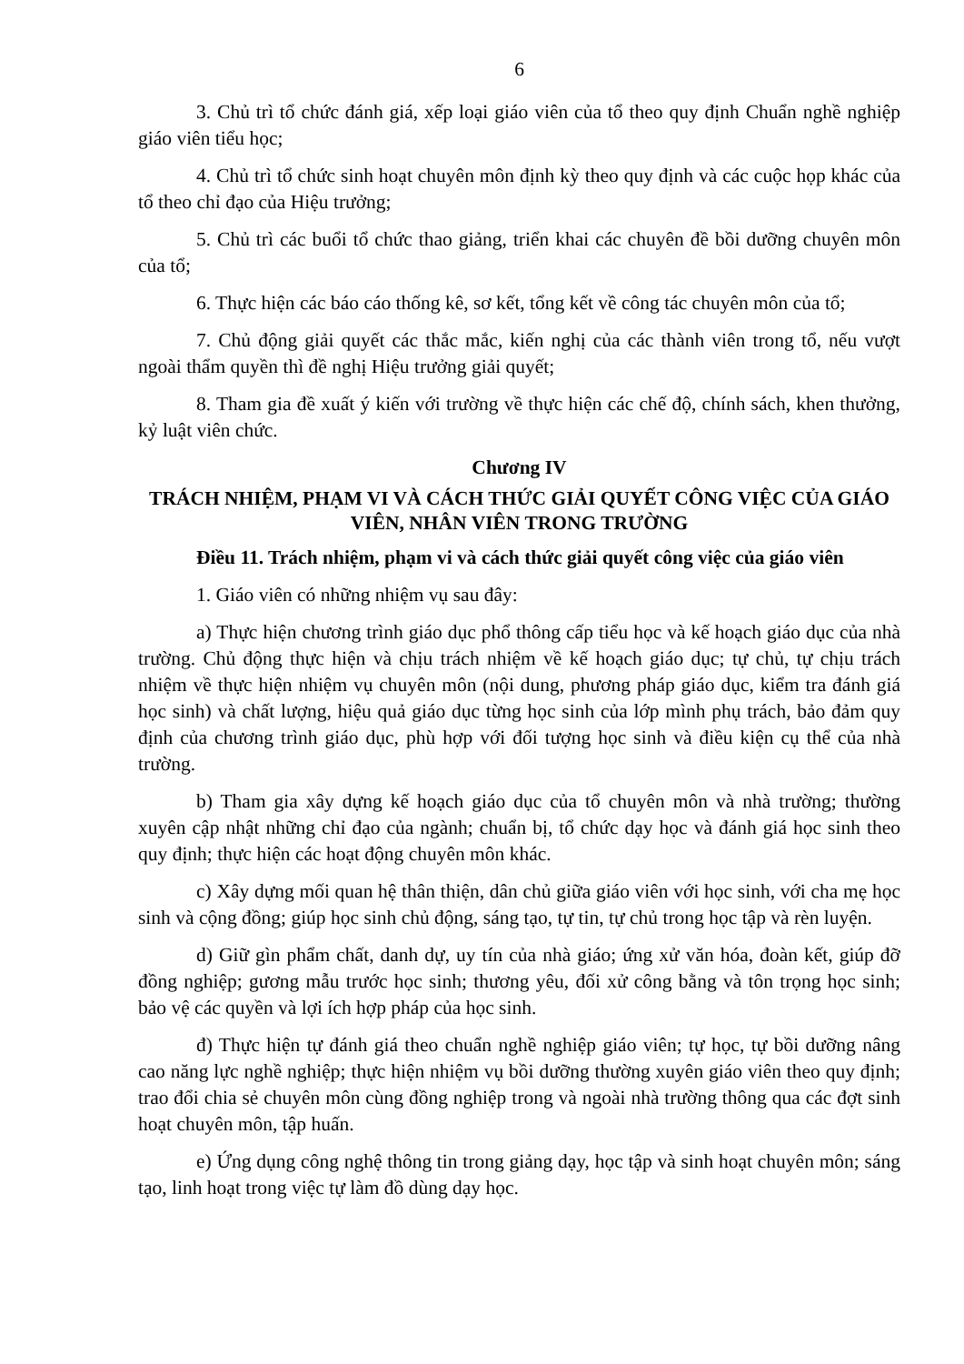6
3. Chủ trì tổ chức đánh giá, xếp loại giáo viên của tổ theo quy định Chuẩn nghề nghiệp giáo viên tiểu học;
4. Chủ trì tổ chức sinh hoạt chuyên môn định kỳ theo quy định và các cuộc họp khác của tổ theo chỉ đạo của Hiệu trưởng;
5. Chủ trì các buổi tổ chức thao giảng, triển khai các chuyên đề bồi dưỡng chuyên môn của tổ;
6. Thực hiện các báo cáo thống kê, sơ kết, tổng kết về công tác chuyên môn của tổ;
7. Chủ động giải quyết các thắc mắc, kiến nghị của các thành viên trong tổ, nếu vượt ngoài thẩm quyền thì đề nghị Hiệu trưởng giải quyết;
8. Tham gia đề xuất ý kiến với trường về thực hiện các chế độ, chính sách, khen thưởng, kỷ luật viên chức.
Chương IV
TRÁCH NHIỆM, PHẠM VI VÀ CÁCH THỨC GIẢI QUYẾT CÔNG VIỆC CỦA GIÁO VIÊN, NHÂN VIÊN TRONG TRƯỜNG
Điều 11. Trách nhiệm, phạm vi và cách thức giải quyết công việc của giáo viên
1. Giáo viên có những nhiệm vụ sau đây:
a) Thực hiện chương trình giáo dục phổ thông cấp tiểu học và kế hoạch giáo dục của nhà trường. Chủ động thực hiện và chịu trách nhiệm về kế hoạch giáo dục; tự chủ, tự chịu trách nhiệm về thực hiện nhiệm vụ chuyên môn (nội dung, phương pháp giáo dục, kiểm tra đánh giá học sinh) và chất lượng, hiệu quả giáo dục từng học sinh của lớp mình phụ trách, bảo đảm quy định của chương trình giáo dục, phù hợp với đối tượng học sinh và điều kiện cụ thể của nhà trường.
b) Tham gia xây dựng kế hoạch giáo dục của tổ chuyên môn và nhà trường; thường xuyên cập nhật những chỉ đạo của ngành; chuẩn bị, tổ chức dạy học và đánh giá học sinh theo quy định; thực hiện các hoạt động chuyên môn khác.
c) Xây dựng mối quan hệ thân thiện, dân chủ giữa giáo viên với học sinh, với cha mẹ học sinh và cộng đồng; giúp học sinh chủ động, sáng tạo, tự tin, tự chủ trong học tập và rèn luyện.
d) Giữ gìn phẩm chất, danh dự, uy tín của nhà giáo; ứng xử văn hóa, đoàn kết, giúp đỡ đồng nghiệp; gương mẫu trước học sinh; thương yêu, đối xử công bằng và tôn trọng học sinh; bảo vệ các quyền và lợi ích hợp pháp của học sinh.
đ) Thực hiện tự đánh giá theo chuẩn nghề nghiệp giáo viên; tự học, tự bồi dưỡng nâng cao năng lực nghề nghiệp; thực hiện nhiệm vụ bồi dưỡng thường xuyên giáo viên theo quy định; trao đổi chia sẻ chuyên môn cùng đồng nghiệp trong và ngoài nhà trường thông qua các đợt sinh hoạt chuyên môn, tập huấn.
e) Ứng dụng công nghệ thông tin trong giảng dạy, học tập và sinh hoạt chuyên môn; sáng tạo, linh hoạt trong việc tự làm đồ dùng dạy học.